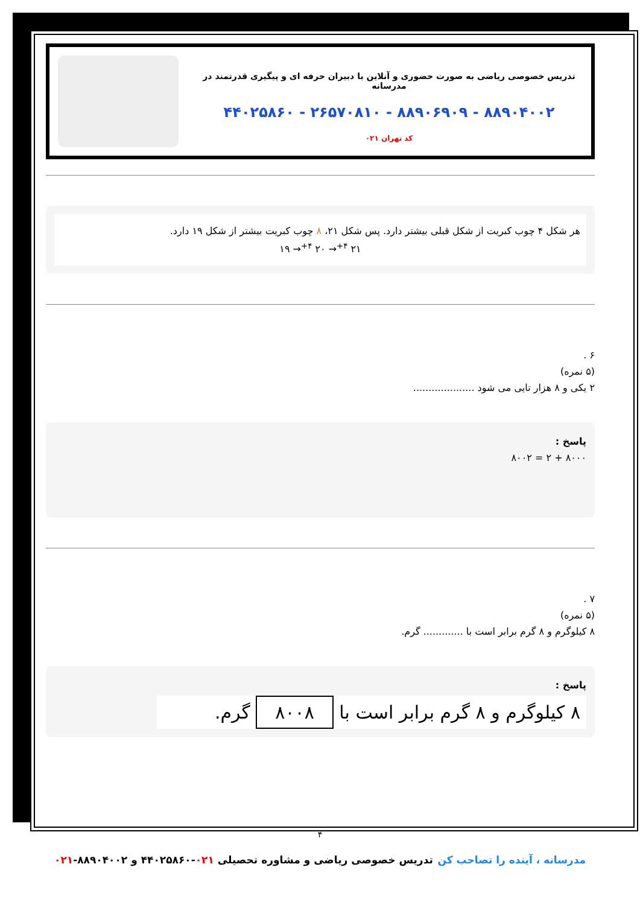تدریس خصوصی ریاضی به صورت حضوری و آنلاین با دبیران حرفه ای و پیگیری قدرتمند در مدرسانه
۸۸۹۰۴۰۰۲ - ۸۸۹۰۶۹۰۹ - ۲۶۵۷۰۸۱۰ - ۴۴۰۲۵۸۶۰
کد تهران ۰۲۱
هر شکل ۴ چوب کبریت از شکل قبلی بیشتر دارد. پس شکل ۲۱، ۸ چوب کبریت بیشتر از شکل ۱۹ دارد.
۱۹ →<sup>+۴</sup> ۲۰ →<sup>+۴</sup> ۲۱
۶ .
(۵ نمره)
۲ یکی و ۸ هزار تایی می شود ....................
پاسخ :
۸۰۰۰ + ۲ = ۸۰۰۲
۷ .
(۵ نمره)
۸ کیلوگرم و ۸ گرم برابر است با ............. گرم.
پاسخ :
۸ کیلوگرم و ۸ گرم برابر است با ۸۰۰۸ گرم.
۴
مدرسانه ، آینده را تصاحب کن تدریس خصوصی ریاضی و مشاوره تحصیلی ۰۲۱-۴۴۰۲۵۸۶۰ و ۸۸۹۰۴۰۰۲-۰۲۱